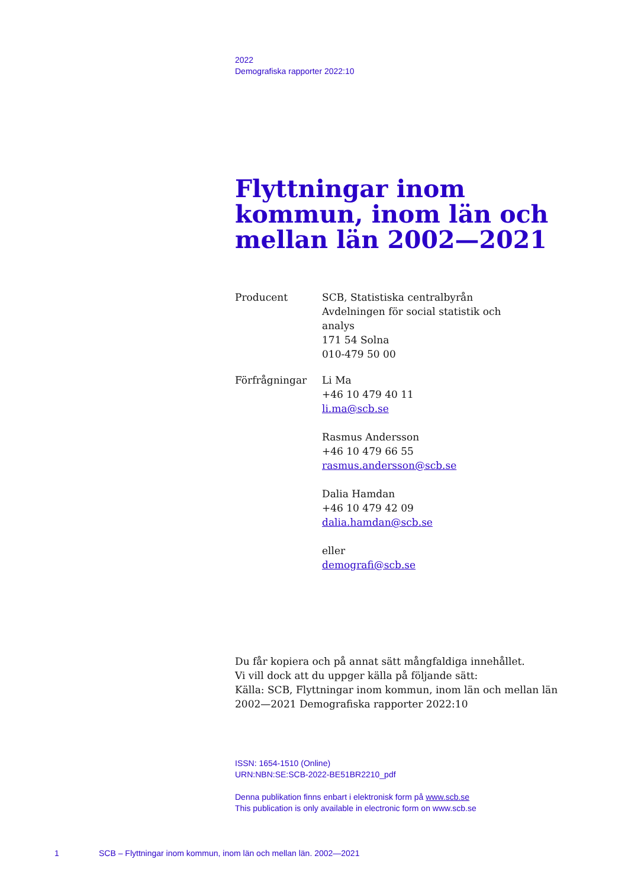2022
Demografiska rapporter 2022:10
Flyttningar inom kommun, inom län och mellan län 2002—2021
Producent SCB, Statistiska centralbyrån
Avdelningen för social statistik och
analys
171 54 Solna
010-479 50 00
Förfrågningar Li Ma
+46 10 479 40 11
li.ma@scb.se
Rasmus Andersson
+46 10 479 66 55
rasmus.andersson@scb.se
Dalia Hamdan
+46 10 479 42 09
dalia.hamdan@scb.se
eller
demografi@scb.se
Du får kopiera och på annat sätt mångfaldiga innehållet.
Vi vill dock att du uppger källa på följande sätt:
Källa: SCB, Flyttningar inom kommun, inom län och mellan län 2002—2021 Demografiska rapporter 2022:10
ISSN: 1654-1510 (Online)
URN:NBN:SE:SCB-2022-BE51BR2210_pdf
Denna publikation finns enbart i elektronisk form på www.scb.se
This publication is only available in electronic form on www.scb.se
1 SCB – Flyttningar inom kommun, inom län och mellan län. 2002—2021